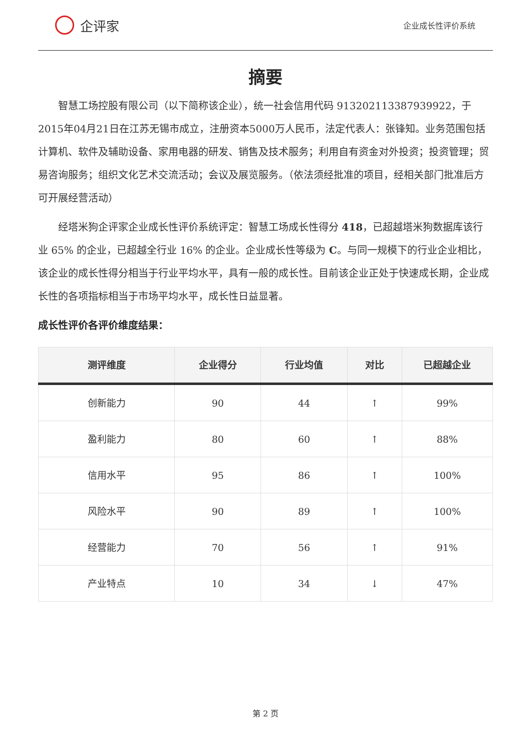企评家
企业成长性评价系统
摘要
智慧工场控股有限公司（以下简称该企业），统一社会信用代码 913202113387939922，于2015年04月21日在江苏无锡市成立，注册资本5000万人民币，法定代表人：张锋知。业务范围包括计算机、软件及辅助设备、家用电器的研发、销售及技术服务；利用自有资金对外投资；投资管理；贸易咨询服务；组织文化艺术交流活动；会议及展览服务。（依法须经批准的项目，经相关部门批准后方可开展经营活动）
经塔米狗企评家企业成长性评价系统评定：智慧工场成长性得分 418，已超越塔米狗数据库该行业 65% 的企业，已超越全行业 16% 的企业。企业成长性等级为 C。与同一规模下的行业企业相比，该企业的成长性得分相当于行业平均水平，具有一般的成长性。目前该企业正处于快速成长期，企业成长性的各项指标相当于市场平均水平，成长性日益显著。
成长性评价各评价维度结果：
| 测评维度 | 企业得分 | 行业均值 | 对比 | 已超越企业 |
| --- | --- | --- | --- | --- |
| 创新能力 | 90 | 44 | ↑ | 99% |
| 盈利能力 | 80 | 60 | ↑ | 88% |
| 信用水平 | 95 | 86 | ↑ | 100% |
| 风险水平 | 90 | 89 | ↑ | 100% |
| 经营能力 | 70 | 56 | ↑ | 91% |
| 产业特点 | 10 | 34 | ↓ | 47% |
第 2 页